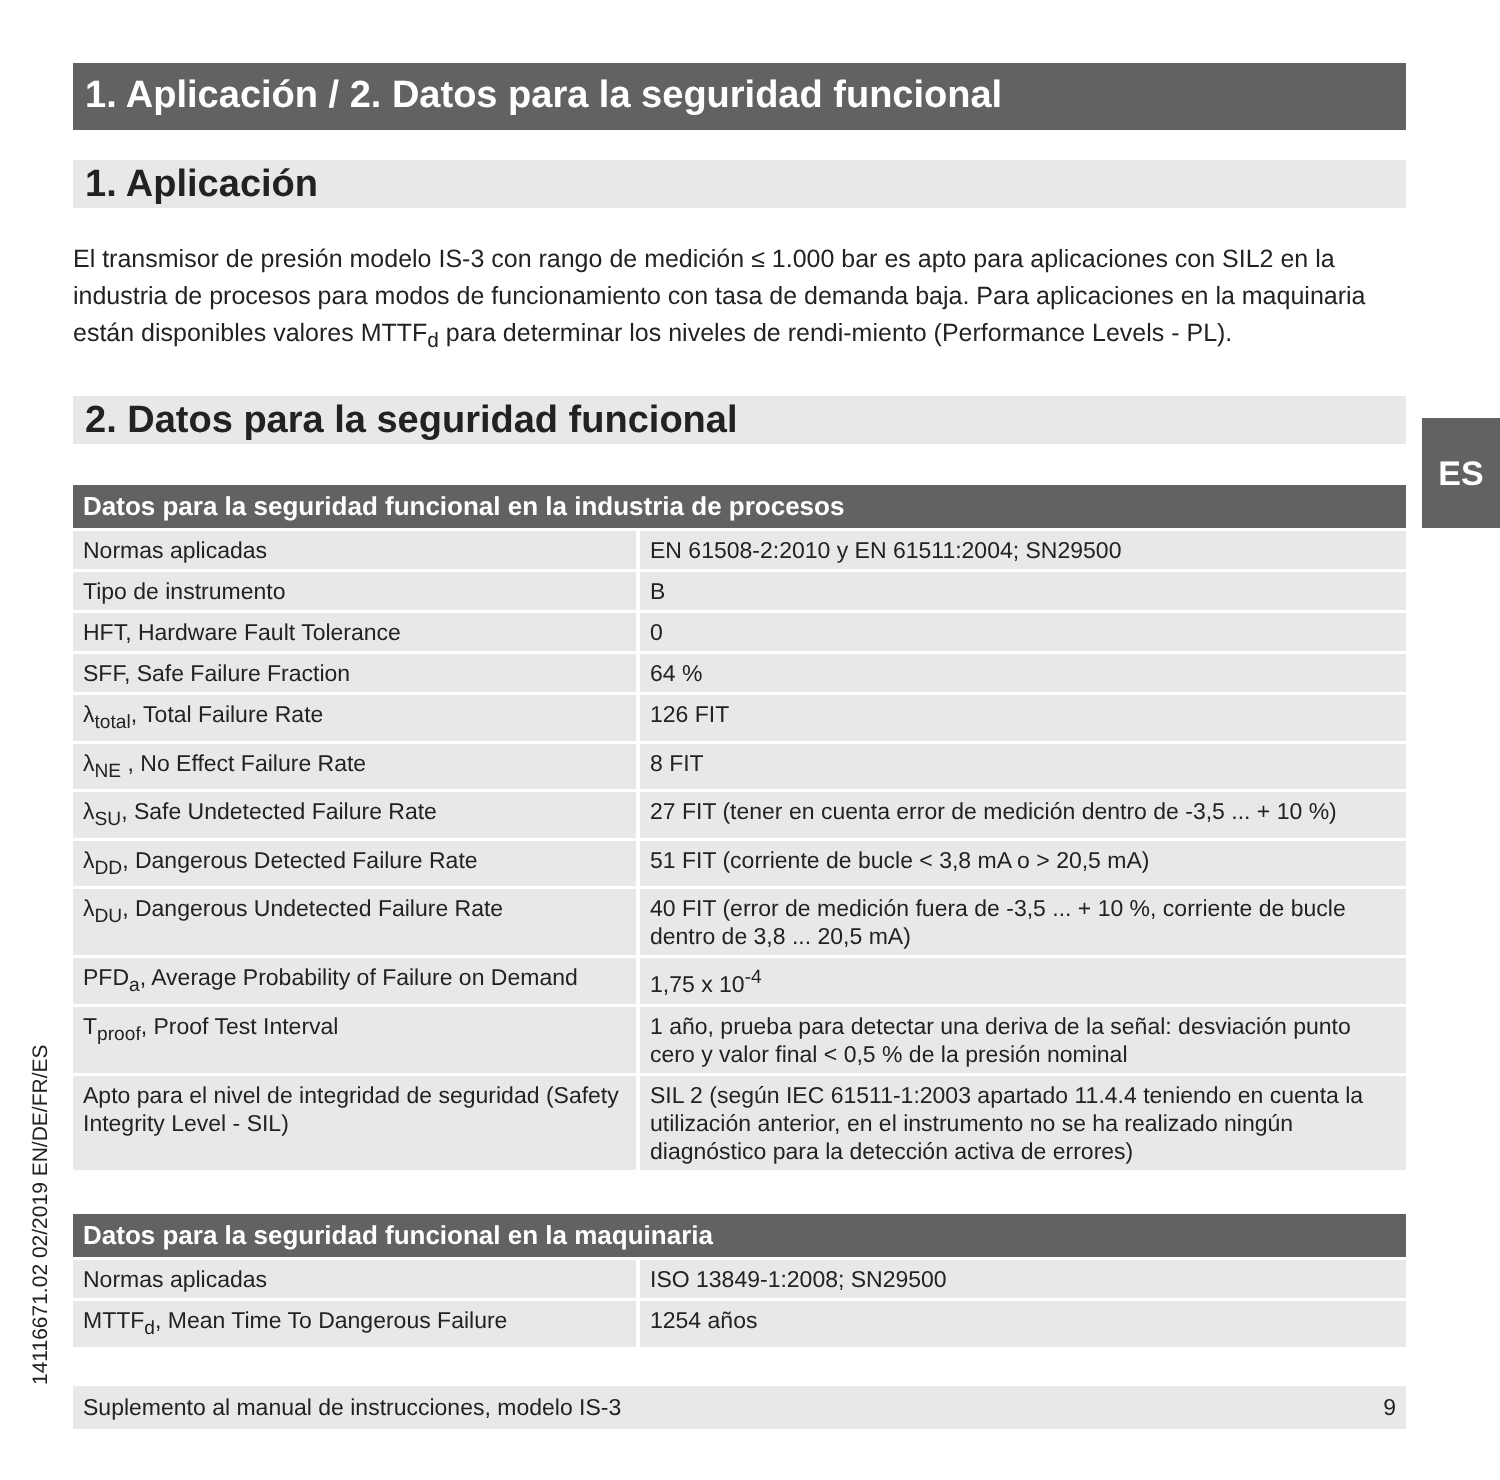1. Aplicación / 2. Datos para la seguridad funcional
1. Aplicación
El transmisor de presión modelo IS-3 con rango de medición ≤ 1.000 bar es apto para aplicaciones con SIL2 en la industria de procesos para modos de funcionamiento con tasa de demanda baja. Para aplicaciones en la maquinaria están disponibles valores MTTF<sub>d</sub> para determinar los niveles de rendi-miento (Performance Levels - PL).
2. Datos para la seguridad funcional
| Datos para la seguridad funcional en la industria de procesos | |
| --- | --- |
| Normas aplicadas | EN 61508-2:2010 y EN 61511:2004; SN29500 |
| Tipo de instrumento | B |
| HFT, Hardware Fault Tolerance | 0 |
| SFF, Safe Failure Fraction | 64 % |
| λ<sub>total</sub>, Total Failure Rate | 126 FIT |
| λ<sub>NE</sub> , No Effect Failure Rate | 8 FIT |
| λ<sub>SU</sub>, Safe Undetected Failure Rate | 27 FIT (tener en cuenta error de medición dentro de -3,5 ... + 10 %) |
| λ<sub>DD</sub>, Dangerous Detected Failure Rate | 51 FIT (corriente de bucle < 3,8 mA o > 20,5 mA) |
| λ<sub>DU</sub>, Dangerous Undetected Failure Rate | 40 FIT (error de medición fuera de -3,5 ... + 10 %, corriente de bucle dentro de 3,8 ... 20,5 mA) |
| PFD<sub>a</sub>, Average Probability of Failure on Demand | 1,75 x 10<sup>-4</sup> |
| T<sub>proof</sub>, Proof Test Interval | 1 año, prueba para detectar una deriva de la señal: desviación punto cero y valor final < 0,5 % de la presión nominal |
| Apto para el nivel de integridad de seguridad (Safety Integrity Level - SIL) | SIL 2 (según IEC 61511-1:2003 apartado 11.4.4 teniendo en cuenta la utilización anterior, en el instrumento no se ha realizado ningún diagnóstico para la detección activa de errores) |
| Datos para la seguridad funcional en la maquinaria | |
| --- | --- |
| Normas aplicadas | ISO 13849-1:2008; SN29500 |
| MTTF<sub>d</sub>, Mean Time To Dangerous Failure | 1254 años |
ES
14116671.02 02/2019 EN/DE/FR/ES Suplemento al manual de instrucciones, modelo IS-3 9